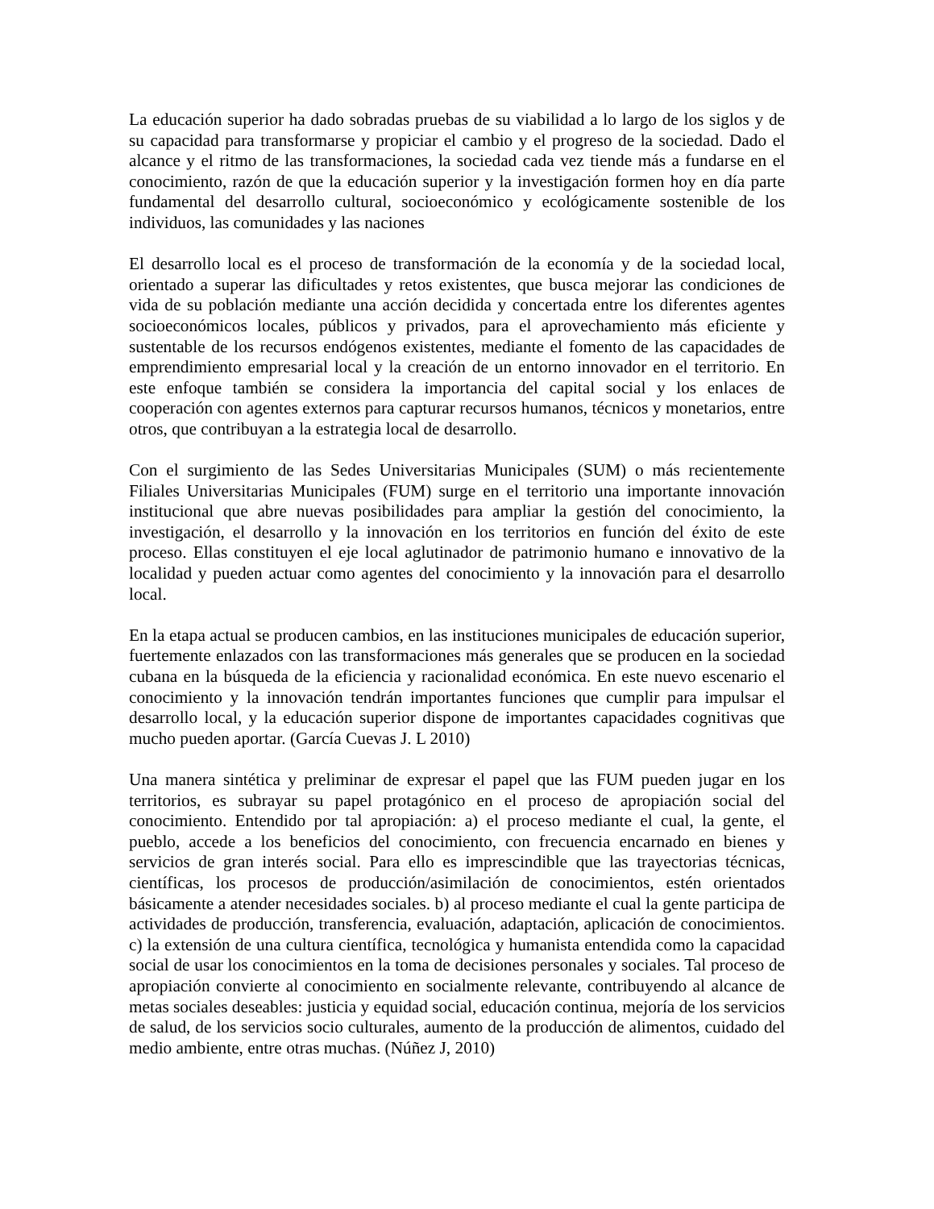La educación superior ha dado sobradas pruebas de su viabilidad a lo largo de los siglos y de su capacidad para transformarse y propiciar el cambio y el progreso de la sociedad. Dado el alcance y el ritmo de las transformaciones, la sociedad cada vez tiende más a fundarse en el conocimiento, razón de que la educación superior y la investigación formen hoy en día parte fundamental del desarrollo cultural, socioeconómico y ecológicamente sostenible de los individuos, las comunidades y las naciones
El desarrollo local es el proceso de transformación de la economía y de la sociedad local, orientado a superar las dificultades y retos existentes, que busca mejorar las condiciones de vida de su población mediante una acción decidida y concertada entre los diferentes agentes socioeconómicos locales, públicos y privados, para el aprovechamiento más eficiente y sustentable de los recursos endógenos existentes, mediante el fomento de las capacidades de emprendimiento empresarial local y la creación de un entorno innovador en el territorio. En este enfoque también se considera la importancia del capital social y los enlaces de cooperación con agentes externos para capturar recursos humanos, técnicos y monetarios, entre otros, que contribuyan a la estrategia local de desarrollo.
Con el surgimiento de las Sedes Universitarias Municipales (SUM) o más recientemente Filiales Universitarias Municipales (FUM) surge en el territorio una importante innovación institucional que abre nuevas posibilidades para ampliar la gestión del conocimiento, la investigación, el desarrollo y la innovación en los territorios en función del éxito de este proceso. Ellas constituyen el eje local aglutinador de patrimonio humano e innovativo de la localidad y pueden actuar como agentes del conocimiento y la innovación para el desarrollo local.
En la etapa actual se producen cambios, en las instituciones municipales de educación superior, fuertemente enlazados con las transformaciones más generales que se producen en la sociedad cubana en la búsqueda de la eficiencia y racionalidad económica. En este nuevo escenario el conocimiento y la innovación tendrán importantes funciones que cumplir para impulsar el desarrollo local, y la educación superior dispone de importantes capacidades cognitivas que mucho pueden aportar. (García Cuevas J. L 2010)
Una manera sintética y preliminar de expresar el papel que las FUM pueden jugar en los territorios, es subrayar su papel protagónico en el proceso de apropiación social del conocimiento. Entendido por tal apropiación: a) el proceso mediante el cual, la gente, el pueblo, accede a los beneficios del conocimiento, con frecuencia encarnado en bienes y servicios de gran interés social. Para ello es imprescindible que las trayectorias técnicas, científicas, los procesos de producción/asimilación de conocimientos, estén orientados básicamente a atender necesidades sociales. b) al proceso mediante el cual la gente participa de actividades de producción, transferencia, evaluación, adaptación, aplicación de conocimientos. c) la extensión de una cultura científica, tecnológica y humanista entendida como la capacidad social de usar los conocimientos en la toma de decisiones personales y sociales. Tal proceso de apropiación convierte al conocimiento en socialmente relevante, contribuyendo al alcance de metas sociales deseables: justicia y equidad social, educación continua, mejoría de los servicios de salud, de los servicios socio culturales, aumento de la producción de alimentos, cuidado del medio ambiente, entre otras muchas. (Núñez J, 2010)